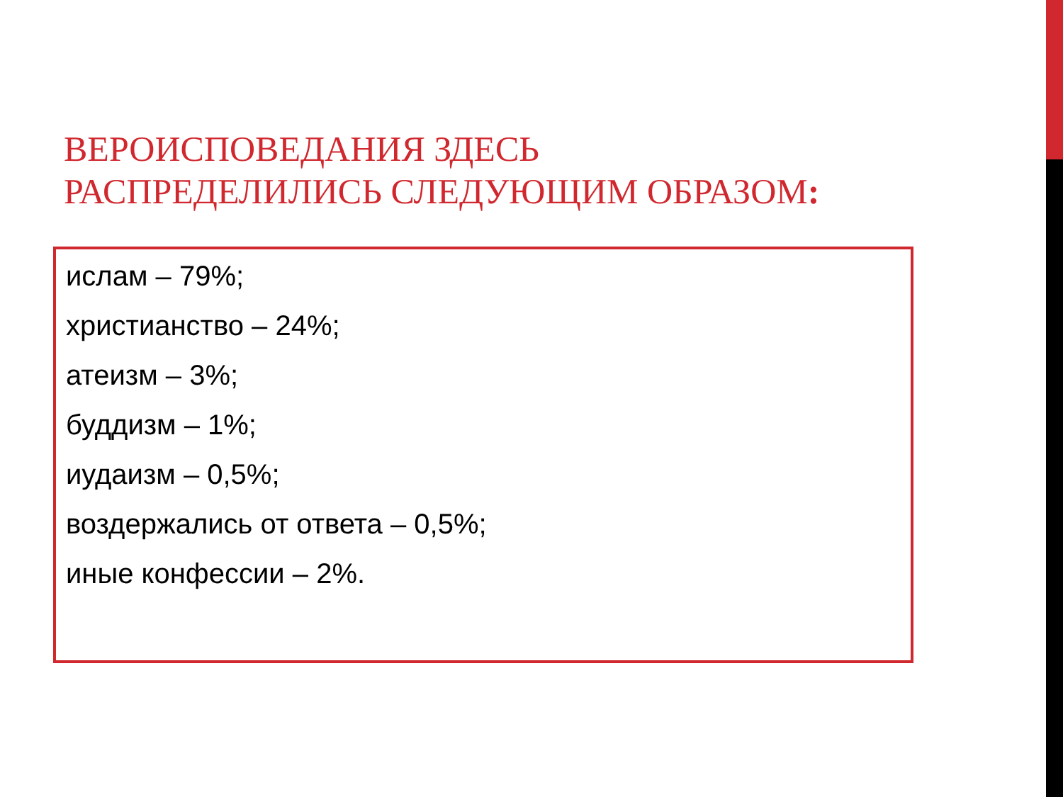ВЕРОИСПОВЕДАНИЯ ЗДЕСЬ РАСПРЕДЕЛИЛИСЬ СЛЕДУЮЩИМ ОБРАЗОМ:
ислам – 79%;
христианство – 24%;
атеизм – 3%;
буддизм – 1%;
иудаизм – 0,5%;
воздержались от ответа – 0,5%;
иные конфессии – 2%.